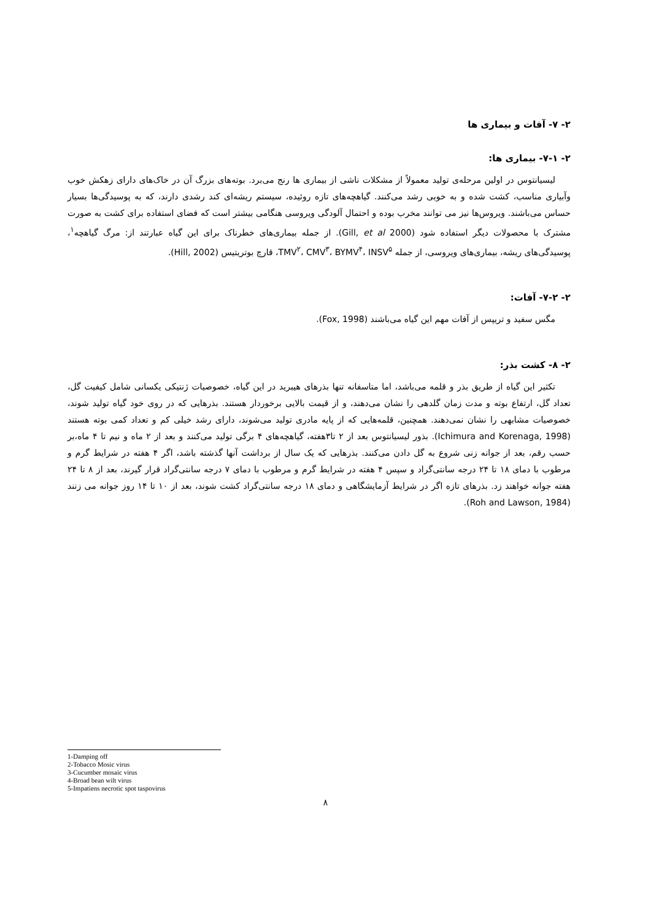۲- ۷- آفات و بیماری ها
۲- ۷-۱- بیماری ها:
لیسیانتوس در اولین مرحله‌ی تولید معمولاً از مشکلات ناشی از بیماری ها رنج می‌برد. بوته‌های بزرگ آن در خاک‌های دارای زهکش خوب وآبیاری مناسب، کشت شده و به خوبی رشد می‌کنند. گیاهچه‌های تازه روئیده، سیستم ریشه‌ای کند رشدی دارند، که به پوسیدگی‌ها بسیار حساس می‌باشند. ویروس‌ها نیز می توانند مخرب بوده و احتمال آلودگی ویروسی هنگامی بیشتر است که فضای استفاده برای کشت به صورت مشترک با محصولات دیگر استفاده شود (Gill, et al 2000). از جمله بیماری‌های خطرناک برای این گیاه عبارتند از: مرگ گیاهچه<sup>۱</sup>، پوسیدگی‌های ریشه، بیماری‌های ویروسی، از جمله TMV<sup>۲</sup>، CMV<sup>۳</sup>، BYMV<sup>۴</sup>، INSV<sup>۵</sup>، قارچ بوتریتیس (Hill, 2002).
۲- ۷-۲- آفات:
مگس سفید و تریپس از آفات مهم این گیاه می‌باشند (Fox, 1998).
۲- ۸- کشت بذر:
تکثیر این گیاه از طریق بذر و قلمه می‌باشد، اما متاسفانه تنها بذرهای هیبرید در این گیاه، خصوصیات ژنتیکی یکسانی شامل کیفیت گل، تعداد گل، ارتفاع بوته و مدت زمان گلدهی را نشان می‌دهند، و از قیمت بالایی برخوردار هستند. بذرهایی که در روی خود گیاه تولید شوند، خصوصیات مشابهی را نشان نمی‌دهند. همچنین، قلمه‌هایی که از پایه مادری تولید می‌شوند، دارای رشد خیلی کم و تعداد کمی بوته هستند (Ichimura and Korenaga, 1998). بذور لیسیانتوس بعد از ۲ تا۳هفته، گیاهچه‌های ۴ برگی تولید می‌کنند و بعد از ۲ ماه و نیم تا ۴ ماه،بر حسب رقم، بعد از جوانه زنی شروع به گل دادن می‌کنند. بذرهایی که یک سال از برداشت آنها گذشته باشد، اگر ۴ هفته در شرایط گرم و مرطوب با دمای ۱۸ تا ۲۴ درجه سانتی‌گراد و سپس ۴ هفته در شرایط گرم و مرطوب با دمای ۷ درجه سانتی‌گراد قرار گیرند، بعد از ۸ تا ۲۴ هفته جوانه خواهند زد. بذرهای تازه اگر در شرایط آزمایشگاهی و دمای ۱۸ درجه سانتی‌گراد کشت شوند، بعد از ۱۰ تا ۱۴ روز جوانه می زنند (Roh and Lawson, 1984).
1-Damping off
2-Tobacco Mosic virus
3-Cucumber mosaic virus
4-Broad bean wilt virus
5-Impatiens necrotic spot taspovirus
۸